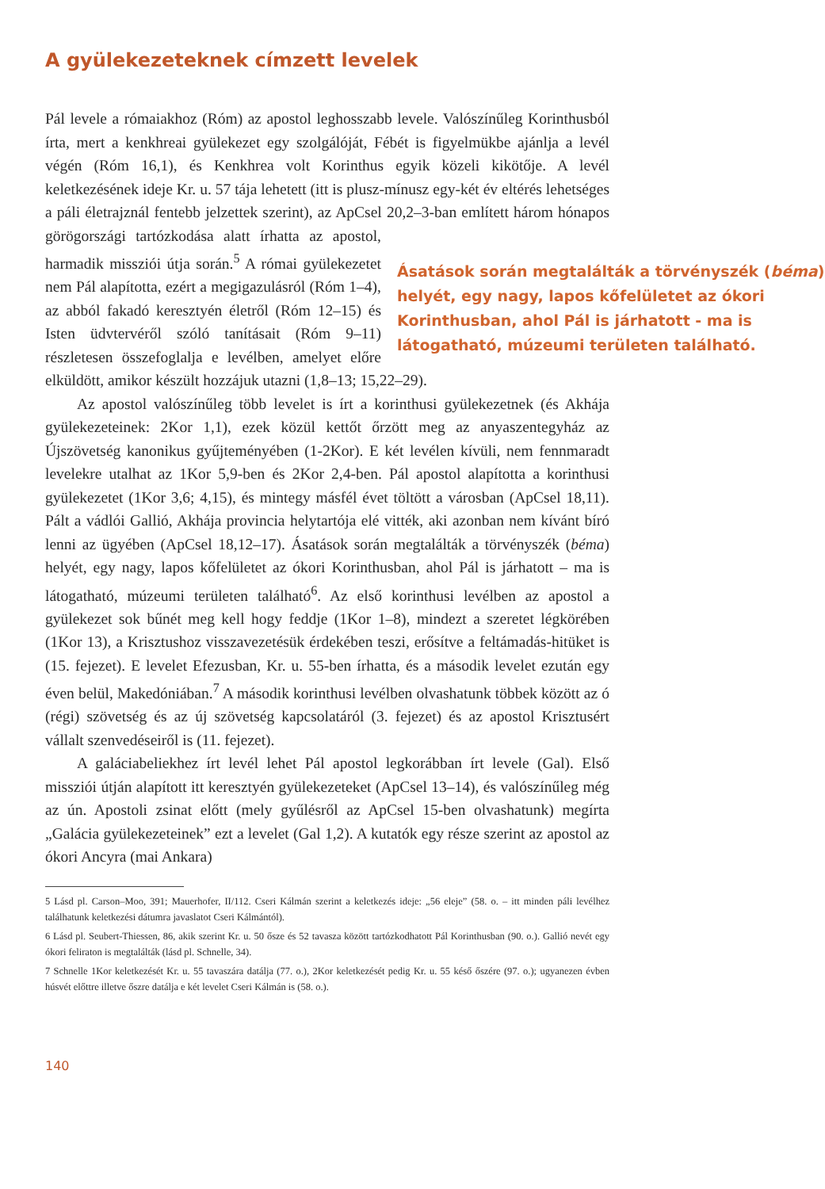A gyülekezeteknek címzett levelek
Pál levele a rómaiakhoz (Róm) az apostol leghosszabb levele. Valószínűleg Korinthusból írta, mert a kenkhreai gyülekezet egy szolgálóját, Fébét is figyelmükbe ajánlja a levél végén (Róm 16,1), és Kenkhrea volt Korinthus egyik közeli kikötője. A levél keletkezésének ideje Kr. u. 57 tája lehetett (itt is plusz-mínusz egy-két év eltérés lehetséges a páli életrajznál fentebb jelzettek szerint), az ApCsel 20,2–3-ban említett három hónapos görögországi tartózkodása alatt
Ásatások során megtalálták a törvényszék (béma) helyét, egy nagy, lapos kőfelületet az ókori Korinthusban, ahol Pál is járhatott - ma is látogatható, múzeumi területen található.
írhatta az apostol, harmadik missziói útja során.<sup>5</sup> A római gyülekezetet nem Pál alapította, ezért a megigazulásról (Róm 1–4), az abból fakadó keresztyén életről (Róm 12–15) és Isten üdvtervéről szóló tanításait (Róm 9–11) részletesen összefoglalja e levélben, amelyet előre elküldött, amikor készült hozzájuk utazni (1,8–13; 15,22–29).
Az apostol valószínűleg több levelet is írt a korinthusi gyülekezetnek (és Akhája gyülekezeteinek: 2Kor 1,1), ezek közül kettőt őrzött meg az anyaszentegyház az Újszövetség kanonikus gyűjteményében (1-2Kor). E két levélen kívüli, nem fennmaradt levelekre utalhat az 1Kor 5,9-ben és 2Kor 2,4-ben. Pál apostol alapította a korinthusi gyülekezetet (1Kor 3,6; 4,15), és mintegy másfél évet töltött a városban (ApCsel 18,11). Pált a vádlói Gallió, Akhája provincia helytartója elé vitték, aki azonban nem kívánt bíró lenni az ügyében (ApCsel 18,12–17). Ásatások során megtalálták a törvényszék (béma) helyét, egy nagy, lapos kőfelületet az ókori Korinthusban, ahol Pál is járhatott – ma is látogatható, múzeumi területen található<sup>6</sup>. Az első korinthusi levélben az apostol a gyülekezet sok bűnét meg kell hogy feddje (1Kor 1–8), mindezt a szeretet légkörében (1Kor 13), a Krisztushoz visszavezetésük érdekében teszi, erősítve a feltámadás-hitüket is (15. fejezet). E levelet Efezusban, Kr. u. 55-ben írhatta, és a második levelet ezután egy éven belül, Makedóniában.<sup>7</sup> A második korinthusi levélben olvashatunk többek között az ó (régi) szövetség és az új szövetség kapcsolatáról (3. fejezet) és az apostol Krisztusért vállalt szenvedéseiről is (11. fejezet).
A galáciabeliekhez írt levél lehet Pál apostol legkorábban írt levele (Gal). Első missziói útján alapított itt keresztyén gyülekezeteket (ApCsel 13–14), és valószínűleg még az ún. Apostoli zsinat előtt (mely gyűlésről az ApCsel 15-ben olvashatunk) megírta „Galácia gyülekezeteinek” ezt a levelet (Gal 1,2). A kutatók egy része szerint az apostol az ókori Ancyra (mai Ankara)
5 Lásd pl. Carson–Moo, 391; Mauerhofer, II/112. Cseri Kálmán szerint a keletkezés ideje: „56 eleje” (58. o. – itt minden páli levélhez találhatunk keletkezési dátumra javaslatot Cseri Kálmántól).
6 Lásd pl. Seubert-Thiessen, 86, akik szerint Kr. u. 50 ősze és 52 tavasza között tartózkodhatott Pál Korinthusban (90. o.). Gallió nevét egy ókori feliraton is megtalálták (lásd pl. Schnelle, 34).
7 Schnelle 1Kor keletkezését Kr. u. 55 tavaszára datálja (77. o.), 2Kor keletkezését pedig Kr. u. 55 késő őszére (97. o.); ugyanezen évben húsvét előttre illetve őszre datálja e két levelet Cseri Kálmán is (58. o.).
140